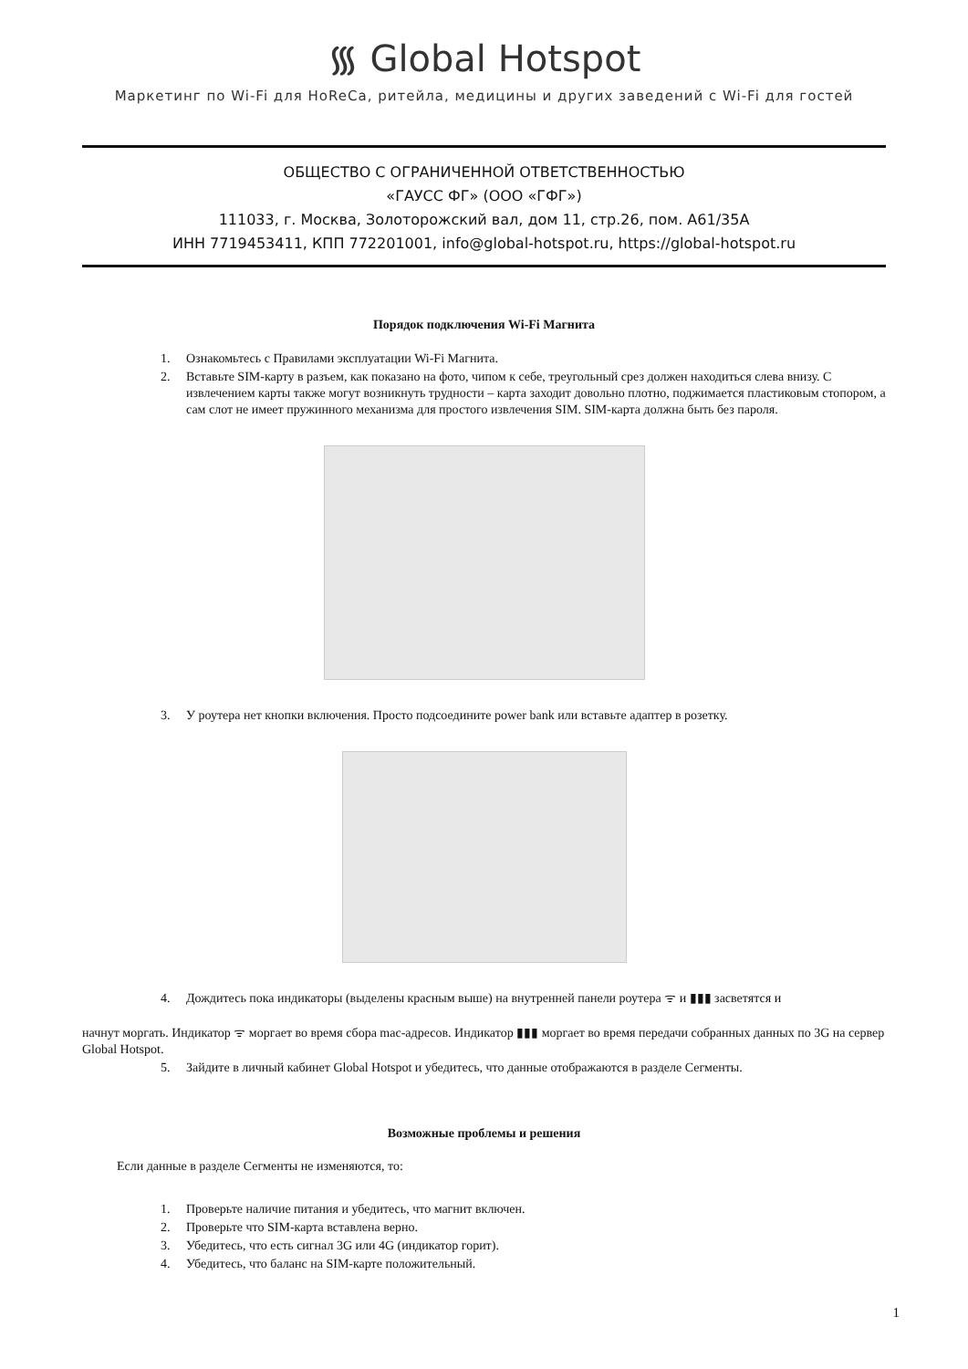᯾ Global Hotspot
Маркетинг по Wi-Fi для HoReCa, ритейла, медицины и других заведений с Wi-Fi для гостей
ОБЩЕСТВО С ОГРАНИЧЕННОЙ ОТВЕТСТВЕННОСТЬЮ
«ГАУСС ФГ» (ООО «ГФГ»)
111033, г. Москва, Золоторожский вал, дом 11, стр.26, пом. А61/35А
ИНН 7719453411, КПП 772201001, info@global-hotspot.ru, https://global-hotspot.ru
Порядок подключения Wi-Fi Магнита
1. Ознакомьтесь с Правилами эксплуатации Wi-Fi Магнита.
2. Вставьте SIM-карту в разъем, как показано на фото, чипом к себе, треугольный срез должен находиться слева внизу. С извлечением карты также могут возникнуть трудности – карта заходит довольно плотно, поджимается пластиковым стопором, а сам слот не имеет пружинного механизма для простого извлечения SIM. SIM-карта должна быть без пароля.
3. У роутера нет кнопки включения. Просто подсоедините power bank или вставьте адаптер в розетку.
4. Дождитесь пока индикаторы (выделены красным выше) на внутренней панели роутера ᯤ и ▮▮▮ засветятся и
начнут моргать. Индикатор ᯤ моргает во время сбора mac-адресов. Индикатор ▮▮▮ моргает во время передачи собранных данных по 3G на сервер Global Hotspot.
5. Зайдите в личный кабинет Global Hotspot и убедитесь, что данные отображаются в разделе Сегменты.
Возможные проблемы и решения
Если данные в разделе Сегменты не изменяются, то:
1. Проверьте наличие питания и убедитесь, что магнит включен.
2. Проверьте что SIM-карта вставлена верно.
3. Убедитесь, что есть сигнал 3G или 4G (индикатор горит).
4. Убедитесь, что баланс на SIM-карте положительный.
1